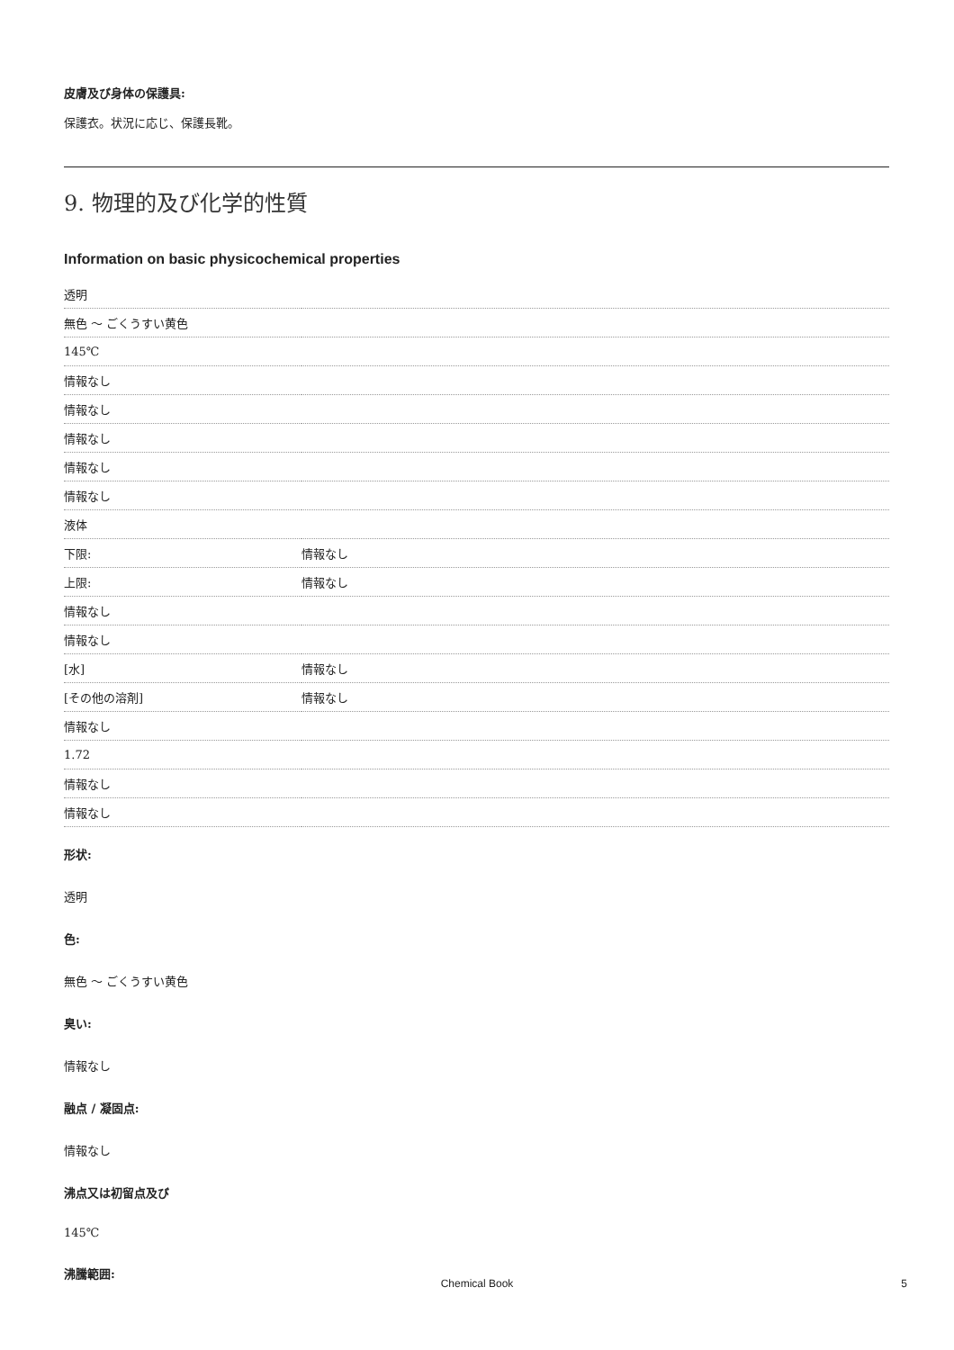皮膚及び身体の保護具:
保護衣。状況に応じ、保護長靴。
9. 物理的及び化学的性質
Information on basic physicochemical properties
| 透明 | |
| 無色 ～ ごくうすい黄色 | |
| 145℃ | |
| 情報なし | |
| 情報なし | |
| 情報なし | |
| 情報なし | |
| 情報なし | |
| 液体 | |
| 下限: | 情報なし |
| 上限: | 情報なし |
| 情報なし | |
| 情報なし | |
| [水] | 情報なし |
| [その他の溶剤] | 情報なし |
| 情報なし | |
| 1.72 | |
| 情報なし | |
| 情報なし | |
形状:
透明
色:
無色 ～ ごくうすい黄色
臭い:
情報なし
融点 / 凝固点:
情報なし
沸点又は初留点及び
145℃
沸騰範囲:
Chemical Book 5